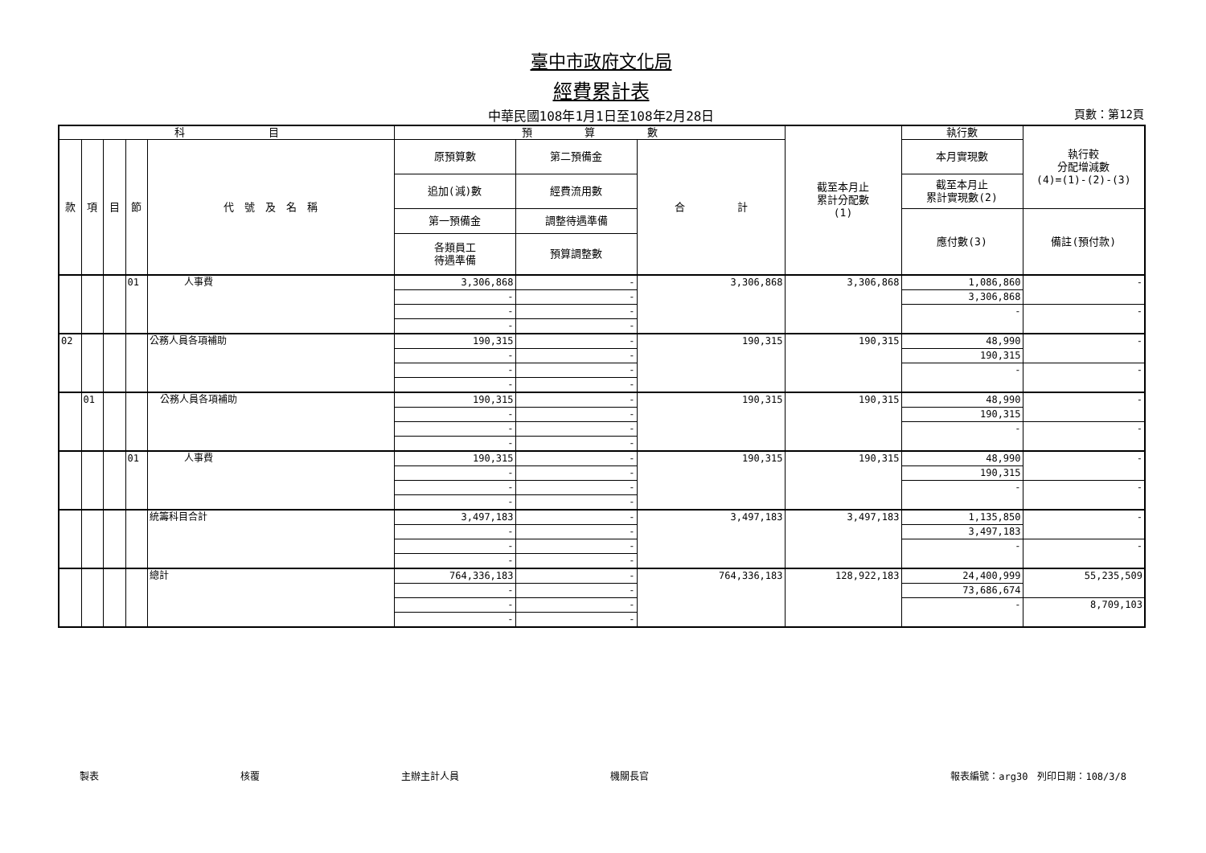臺中市政府文化局
經費累計表
中華民國108年1月1日至108年2月28日 頁數：第12頁
| 科 目 | | | | | 預 算 數 | | | 截至本月止 累計分配數 (1) | 執行數 | 執行較 分配增減數 (4)=(1)-(2)-(3) |
| --- | --- | --- | --- | --- | --- | --- | --- | --- | --- | --- |
| 款 | 項 | 目 | 節 | 代 號 及 名 稱 | 原預算數 | 第二預備金 | 合 計 | | 本月實現數 | |
| | | | | | 追加(減)數 | 經費流用數 | | | 截至本月止 累計實現數(2) | |
| | | | | | 第一預備金 | 調整待遇準備 | | | 應付數(3) | 備註(預付款) |
| | | | | | 各類員工 待遇準備 | 預算調整數 | | | | |
| | | | 01 | 人事費 | 3,306,868 | - | 3,306,868 | 3,306,868 | 1,086,860 | - |
| | | | | | - | - | | | 3,306,868 | |
| | | | | | - | - | | | - | - |
| | | | | | - | - | | | | |
| 02 | | | | 公務人員各項補助 | 190,315 | - | 190,315 | 190,315 | 48,990 | - |
| | | | | | - | - | | | 190,315 | |
| | | | | | - | - | | | - | - |
| | | | | | - | - | | | | |
| | 01 | | | 公務人員各項補助 | 190,315 | - | 190,315 | 190,315 | 48,990 | - |
| | | | | | - | - | | | 190,315 | |
| | | | | | - | - | | | - | - |
| | | | | | - | - | | | | |
| | | | 01 | 人事費 | 190,315 | - | 190,315 | 190,315 | 48,990 | - |
| | | | | | - | - | | | 190,315 | |
| | | | | | - | - | | | - | - |
| | | | | | - | - | | | | |
| | | | | 統籌科目合計 | 3,497,183 | - | 3,497,183 | 3,497,183 | 1,135,850 | - |
| | | | | | - | - | | | 3,497,183 | |
| | | | | | - | - | | | - | - |
| | | | | | - | - | | | | |
| | | | | 總計 | 764,336,183 | - | 764,336,183 | 128,922,183 | 24,400,999 | 55,235,509 |
| | | | | | - | - | | | 73,686,674 | |
| | | | | | - | - | | | - | 8,709,103 |
| | | | | | - | - | | | | |
製表 核覆 主辦主計人員 機關長官 報表編號：arg30　列印日期：108/3/8